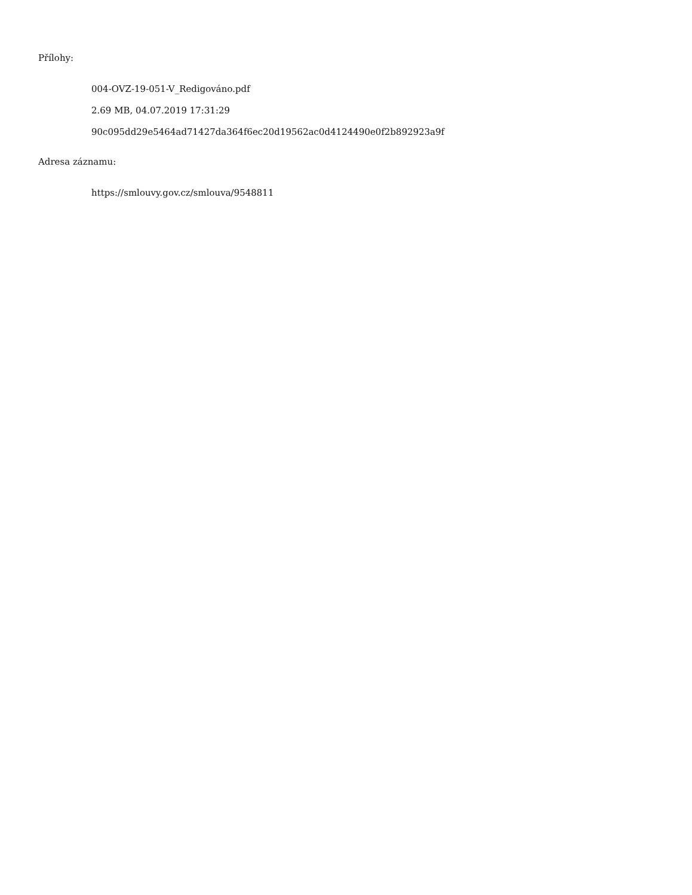Přílohy:
004-OVZ-19-051-V_Redigováno.pdf
2.69 MB, 04.07.2019 17:31:29
90c095dd29e5464ad71427da364f6ec20d19562ac0d4124490e0f2b892923a9f
Adresa záznamu:
https://smlouvy.gov.cz/smlouva/9548811